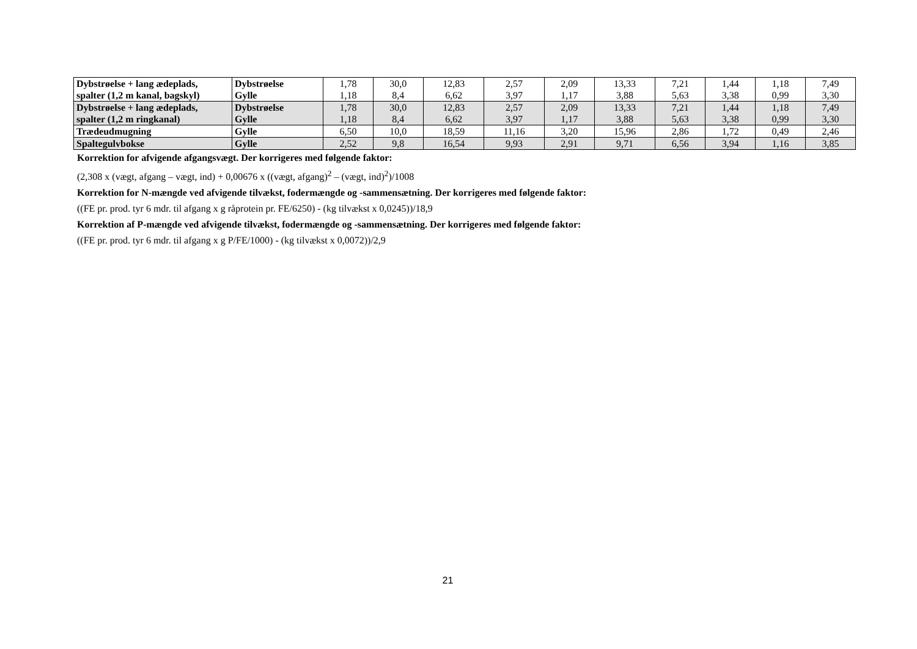| Dybstrøelse + lang ædeplads, spalter (1,2 m kanal, bagskyl) | Dybstrøelse Gylle | 1,78 1,18 | 30,0 8,4 | 12,83 6,62 | 2,57 3,97 | 2,09 1,17 | 13,33 3,88 | 7,21 5,63 | 1,44 3,38 | 1,18 0,99 | 7,49 3,30 |
| Dybstrøelse + lang ædeplads, spalter (1,2 m ringkanal) | Dybstrøelse Gylle | 1,78 1,18 | 30,0 8,4 | 12,83 6,62 | 2,57 3,97 | 2,09 1,17 | 13,33 3,88 | 7,21 5,63 | 1,44 3,38 | 1,18 0,99 | 7,49 3,30 |
| Trædeudmugning | Gylle | 6,50 | 10,0 | 18,59 | 11,16 | 3,20 | 15,96 | 2,86 | 1,72 | 0,49 | 2,46 |
| Spaltegulvbokse | Gylle | 2,52 | 9,8 | 16,54 | 9,93 | 2,91 | 9,71 | 6,56 | 3,94 | 1,16 | 3,85 |
Korrektion for afvigende afgangsvægt. Der korrigeres med følgende faktor:
(2,308 x (vægt, afgang – vægt, ind) + 0,00676 x ((vægt, afgang)<sup>2</sup> – (vægt, ind)<sup>2</sup>)/1008
Korrektion for N-mængde ved afvigende tilvækst, fodermængde og -sammensætning. Der korrigeres med følgende faktor:
((FE pr. prod. tyr 6 mdr. til afgang x g råprotein pr. FE/6250) - (kg tilvækst x 0,0245))/18,9
Korrektion af P-mængde ved afvigende tilvækst, fodermængde og -sammensætning. Der korrigeres med følgende faktor:
((FE pr. prod. tyr 6 mdr. til afgang x g P/FE/1000) - (kg tilvækst x 0,0072))/2,9
21